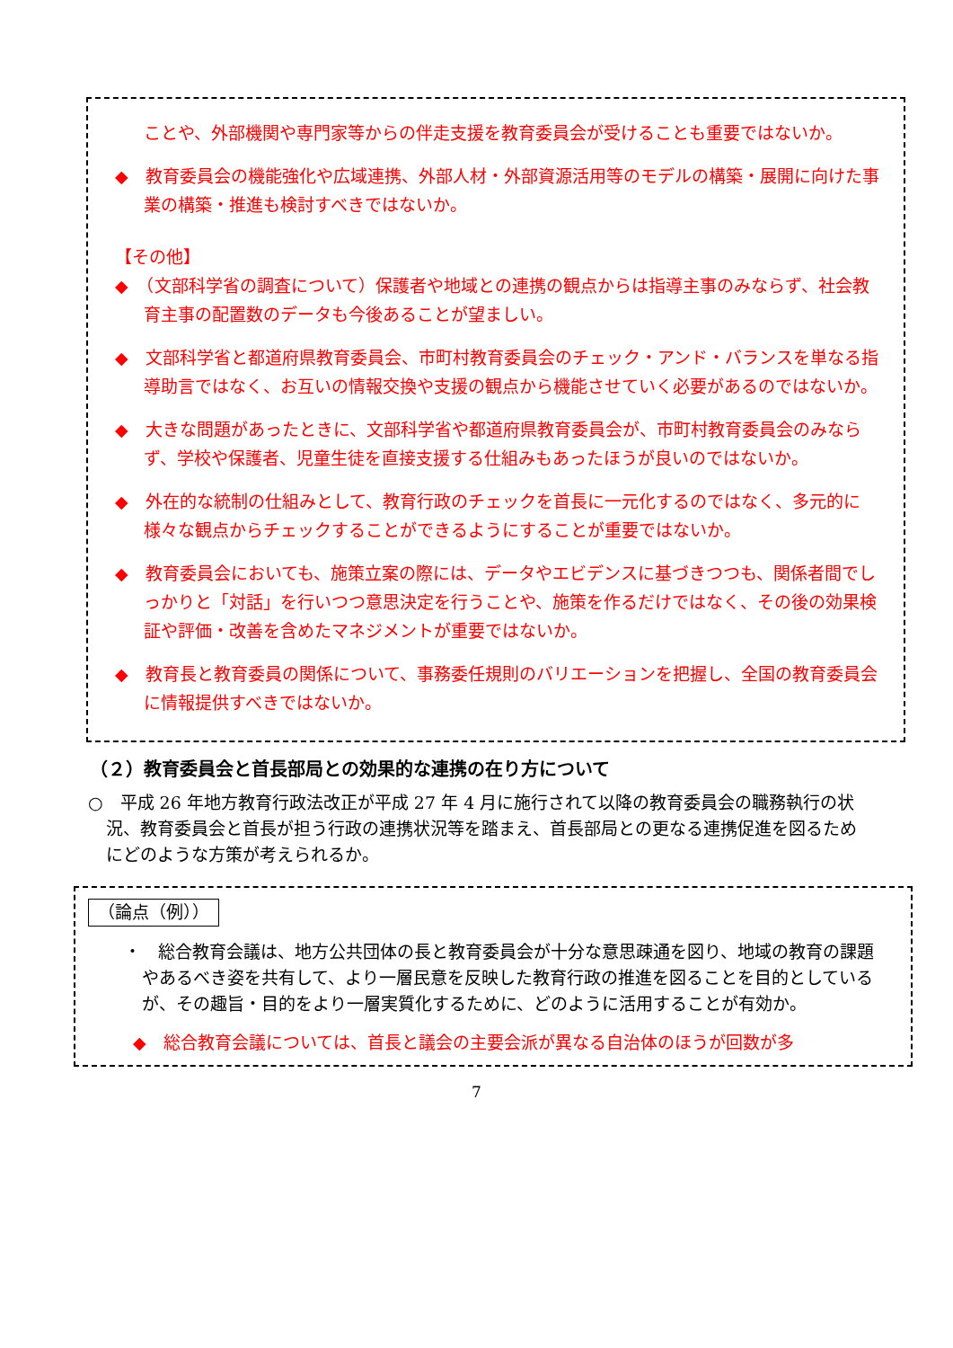ことや、外部機関や専門家等からの伴走支援を教育委員会が受けることも重要ではないか。
◆　教育委員会の機能強化や広域連携、外部人材・外部資源活用等のモデルの構築・展開に向けた事業の構築・推進も検討すべきではないか。
【その他】
◆　（文部科学省の調査について）保護者や地域との連携の観点からは指導主事のみならず、社会教育主事の配置数のデータも今後あることが望ましい。
◆　文部科学省と都道府県教育委員会、市町村教育委員会のチェック・アンド・バランスを単なる指導助言ではなく、お互いの情報交換や支援の観点から機能させていく必要があるのではないか。
◆　大きな問題があったときに、文部科学省や都道府県教育委員会が、市町村教育委員会のみならず、学校や保護者、児童生徒を直接支援する仕組みもあったほうが良いのではないか。
◆　外在的な統制の仕組みとして、教育行政のチェックを首長に一元化するのではなく、多元的に様々な観点からチェックすることができるようにすることが重要ではないか。
◆　教育委員会においても、施策立案の際には、データやエビデンスに基づきつつも、関係者間でしっかりと「対話」を行いつつ意思決定を行うことや、施策を作るだけではなく、その後の効果検証や評価・改善を含めたマネジメントが重要ではないか。
◆　教育長と教育委員の関係について、事務委任規則のバリエーションを把握し、全国の教育委員会に情報提供すべきではないか。
（２）教育委員会と首長部局との効果的な連携の在り方について
○　平成 26 年地方教育行政法改正が平成 27 年 4 月に施行されて以降の教育委員会の職務執行の状況、教育委員会と首長が担う行政の連携状況等を踏まえ、首長部局との更なる連携促進を図るためにどのような方策が考えられるか。
（論点（例））
・　総合教育会議は、地方公共団体の長と教育委員会が十分な意思疎通を図り、地域の教育の課題やあるべき姿を共有して、より一層民意を反映した教育行政の推進を図ることを目的としているが、その趣旨・目的をより一層実質化するために、どのように活用することが有効か。
◆　総合教育会議については、首長と議会の主要会派が異なる自治体のほうが回数が多
7